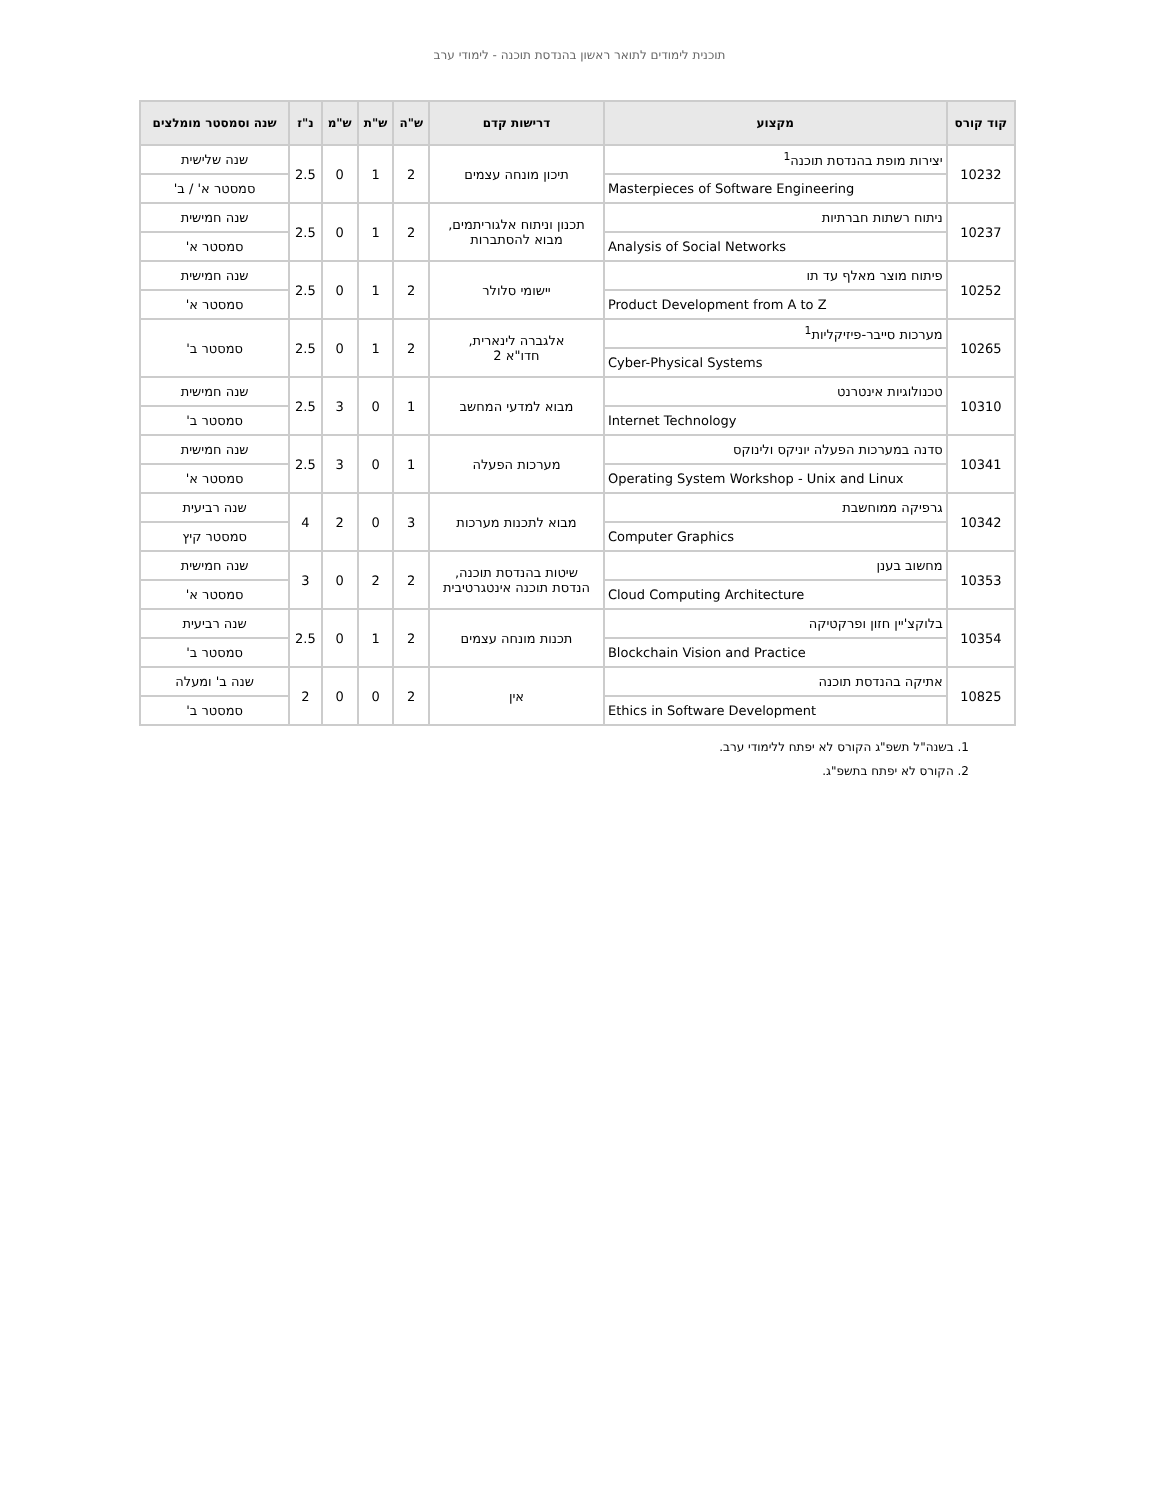תוכנית לימודים לתואר ראשון בהנדסת תוכנה - לימודי ערב
| קוד קורס | מקצוע | דרישות קדם | ש"ה | ש"ת | ש"מ | נ"ז | שנה וסמסטר מומלצים |
| --- | --- | --- | --- | --- | --- | --- | --- |
| 10232 | יצירות מופת בהנדסת תוכנה<sup>1</sup> | תיכון מונחה עצמים | 2 | 1 | 0 | 2.5 | שנה שלישית |
| | Masterpieces of Software Engineering | | | | | | סמסטר א' / ב' |
| 10237 | ניתוח רשתות חברתיות | תכנון וניתוח אלגוריתמים, מבוא להסתברות | 2 | 1 | 0 | 2.5 | שנה חמישית |
| | Analysis of Social Networks | | | | | | סמסטר א' |
| 10252 | פיתוח מוצר מאלף עד תו | יישומי סלולר | 2 | 1 | 0 | 2.5 | שנה חמישית |
| | Product Development from A to Z | | | | | | סמסטר א' |
| 10265 | מערכות סייבר-פיזיקליות<sup>1</sup> | אלגברה לינארית, חדו"א 2 | 2 | 1 | 0 | 2.5 | סמסטר ב' |
| | Cyber-Physical Systems | | | | | | |
| 10310 | טכנולוגיות אינטרנט | מבוא למדעי המחשב | 1 | 0 | 3 | 2.5 | שנה חמישית |
| | Internet Technology | | | | | | סמסטר ב' |
| 10341 | סדנה במערכות הפעלה יוניקס ולינוקס | מערכות הפעלה | 1 | 0 | 3 | 2.5 | שנה חמישית |
| | Operating System Workshop - Unix and Linux | | | | | | סמסטר א' |
| 10342 | גרפיקה ממוחשבת | מבוא לתכנות מערכות | 3 | 0 | 2 | 4 | שנה רביעית |
| | Computer Graphics | | | | | | סמסטר קיץ |
| 10353 | מחשוב בענן | שיטות בהנדסת תוכנה, הנדסת תוכנה אינטגרטיבית | 2 | 2 | 0 | 3 | שנה חמישית |
| | Cloud Computing Architecture | | | | | | סמסטר א' |
| 10354 | בלוקצ'יין חזון ופרקטיקה | תכנות מונחה עצמים | 2 | 1 | 0 | 2.5 | שנה רביעית |
| | Blockchain Vision and Practice | | | | | | סמסטר ב' |
| 10825 | אתיקה בהנדסת תוכנה | אין | 2 | 0 | 0 | 2 | שנה ב' ומעלה |
| | Ethics in Software Development | | | | | | סמסטר ב' |
1. בשנה"ל תשפ"ג הקורס לא יפתח ללימודי ערב.
2. הקורס לא יפתח בתשפ"ג.